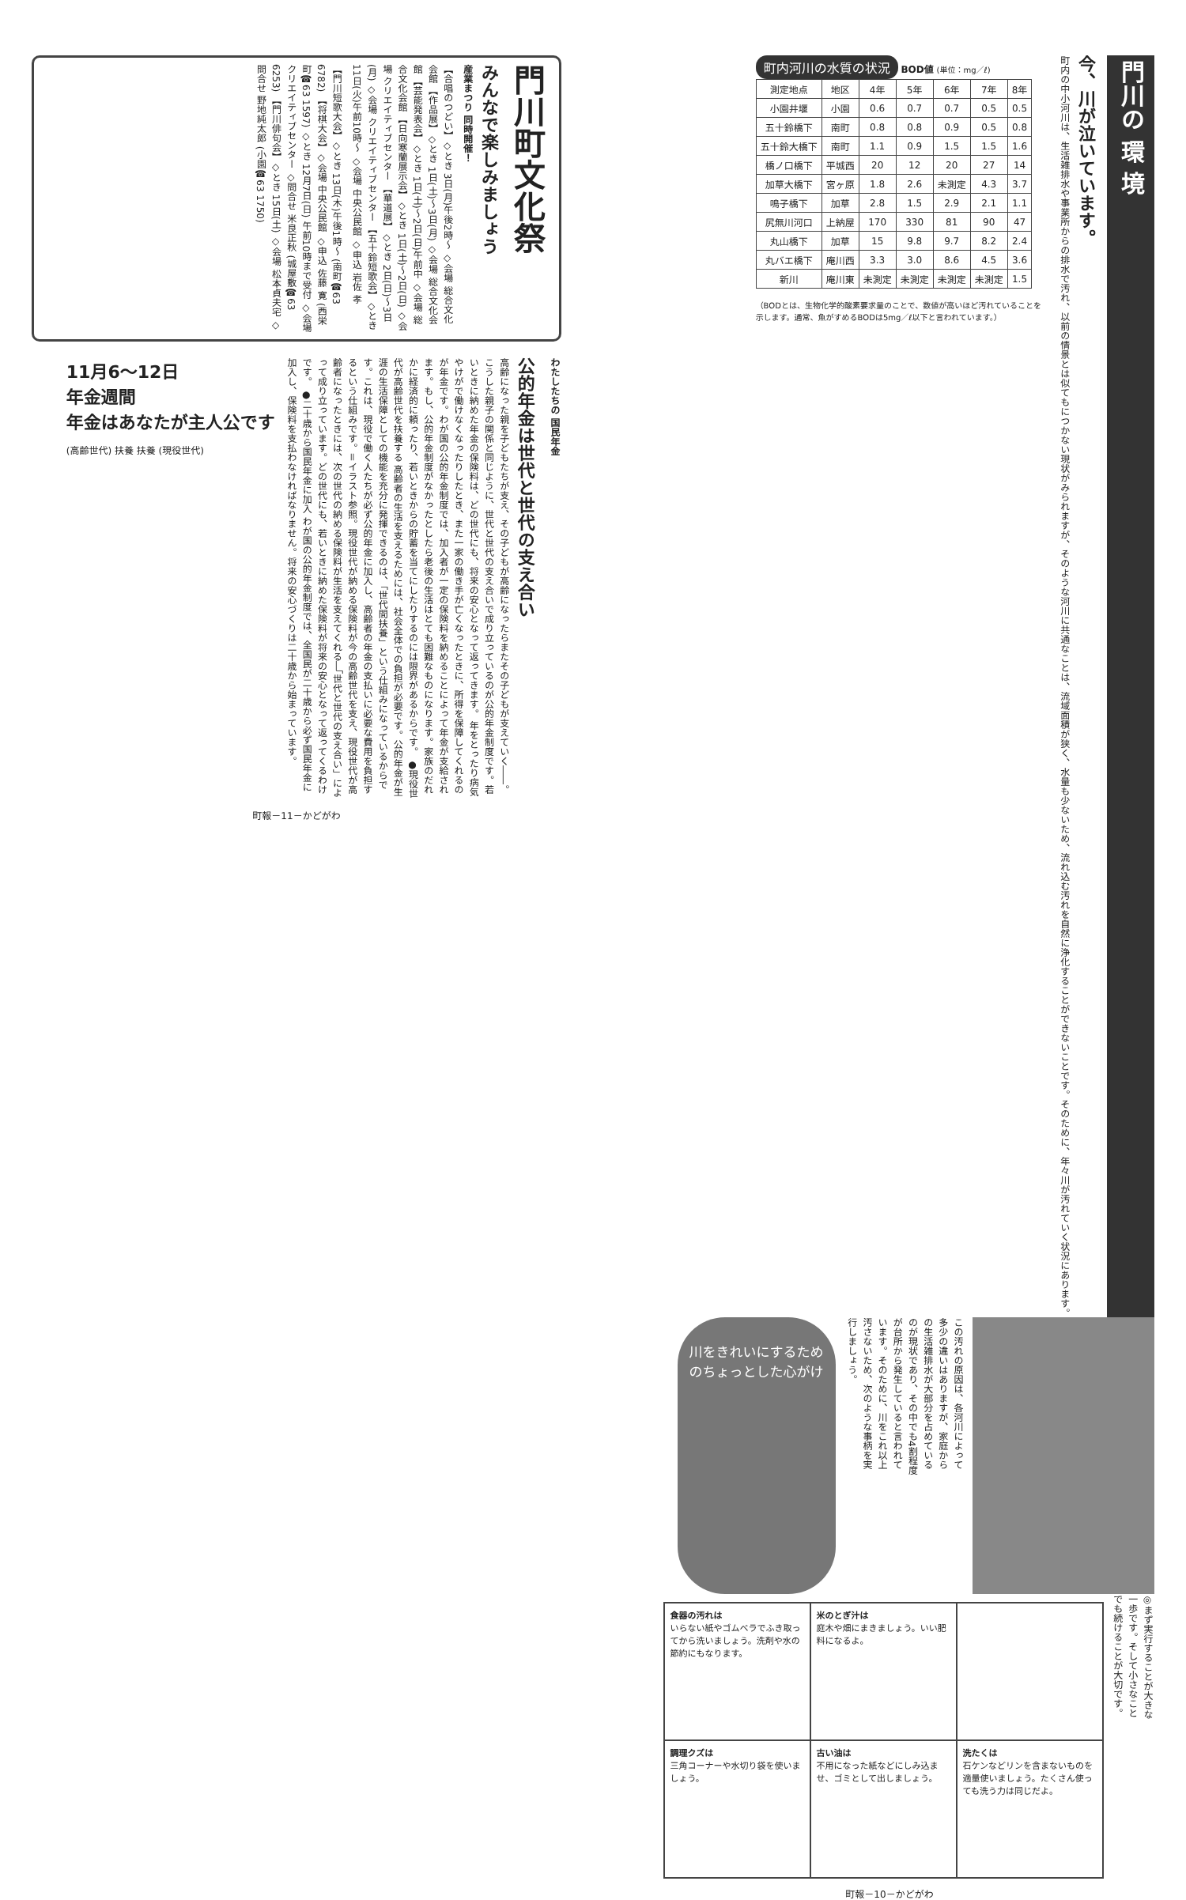門川町文化祭
みんなで楽しみましょう
産業まつり 同時開催！
【合唱のつどい】◇とき 3日(月)午後2時～ ◇会場 総合文化会館 【作品展】◇とき 1日(土)～3日(月) ◇会場 総合文化会館 【芸能発表会】◇とき 1日(土)～2日(日)午前中 ◇会場 総合文化会館 【日向寒蘭展示会】◇とき 1日(土)～2日(日) ◇会場 クリエイティブセンター 【華道展】◇とき 2日(日)～3日(月) ◇会場 クリエイティブセンター 【五十鈴短歌会】◇とき 11日(火)午前10時～ ◇会場 中央公民館 ◇申込 岩佐 孝
【門川短歌大会】◇とき 13日(木)午後1時～ (南町☎63 6782) 【将棋大会】◇会場 中央公民館 ◇申込 佐藤 寛 (西栄町☎63 1597) ◇とき 12月7日(日) 午前10時まで受付 ◇会場 クリエイティブセンター ◇問合せ 米良正秋 (城屋敷☎63 6253) 【門川俳句会】◇とき 15日(土) ◇会場 松本貞夫宅 ◇問合せ 野地純太郎 (小園☎63 1750)
わたしたちの 国民年金
公的年金は世代と世代の支え合い
高齢になった親を子どもたちが支え、その子どもが高齢になったらまたその子どもが支えていく――。こうした親子の関係と同じように、世代と世代の支え合いで成り立っているのが公的年金制度です。若いときに納めた年金の保険料は、どの世代にも、将来の安心となって返ってきます。 年をとったり病気やけがで働けなくなったりしたとき、また一家の働き手が亡くなったときに、所得を保障してくれるのが年金です。わが国の公的年金制度では、加入者が一定の保険料を納めることによって年金が支給されます。もし、公的年金制度がなかったとしたら老後の生活はとても困難なものになります。家族のだれかに経済的に頼ったり、若いときからの貯蓄を当てにしたりするのには限界があるからです。 ●現役世代が高齢世代を扶養する 高齢者の生活を支えるためには、社会全体での負担が必要です。公的年金が生涯の生活保障としての機能を充分に発揮できるのは、「世代間扶養」という仕組みになっているからです。これは、現役で働く人たちが必ず公的年金に加入し、高齢者の年金の支払いに必要な費用を負担するという仕組みです。＝イラスト参照。現役世代が納める保険料が今の高齢世代を支え、現役世代が高齢者になったときには、次の世代の納める保険料が生活を支えてくれる―「世代と世代の支え合い」によって成り立っています。どの世代にも、若いときに納めた保険料が将来の安心となって返ってくるわけです。 ●二十歳から国民年金に加入 わが国の公的年金制度では、全国民が二十歳から必ず国民年金に加入し、保険料を支払わなければなりません。将来の安心づくりは二十歳から始まっています。
11月6～12日
年金週間
年金はあなたが主人公です
(高齢世代) 扶養 扶養 (現役世代)
町報－11－かどがわ
門川の 環 境
今、川が泣いています。
町内の中小河川は、生活雑排水や事業所からの排水で汚れ、以前の情景とは似てもにつかない現状がみられますが、そのような河川に共通なことは、流域面積が狭く、水量も少ないため、流れ込む汚れを自然に浄化することができないことです。そのために、年々川が汚れていく状況にあります。
町内河川の水質の状況 BOD値 (単位：mg／ℓ)
| 測定地点 | 地区 | 4年 | 5年 | 6年 | 7年 | 8年 |
| --- | --- | --- | --- | --- | --- | --- |
| 小園井堰 | 小園 | 0.6 | 0.7 | 0.7 | 0.5 | 0.5 |
| 五十鈴橋下 | 南町 | 0.8 | 0.8 | 0.9 | 0.5 | 0.8 |
| 五十鈴大橋下 | 南町 | 1.1 | 0.9 | 1.5 | 1.5 | 1.6 |
| 橋ノ口橋下 | 平城西 | 20 | 12 | 20 | 27 | 14 |
| 加草大橋下 | 宮ヶ原 | 1.8 | 2.6 | 未測定 | 4.3 | 3.7 |
| 鳴子橋下 | 加草 | 2.8 | 1.5 | 2.9 | 2.1 | 1.1 |
| 尻無川河口 | 上納屋 | 170 | 330 | 81 | 90 | 47 |
| 丸山橋下 | 加草 | 15 | 9.8 | 9.7 | 8.2 | 2.4 |
| 丸バエ橋下 | 庵川西 | 3.3 | 3.0 | 8.6 | 4.5 | 3.6 |
| 新川 | 庵川東 | 未測定 | 未測定 | 未測定 | 未測定 | 1.5 |
（BODとは、生物化学的酸素要求量のことで、数値が高いほど汚れていることを示します。通常、魚がすめるBODは5mg／ℓ以下と言われています。）
この汚れの原因は、各河川によって多少の違いはありますが、家庭からの生活雑排水が大部分を占めているのが現状であり、その中でも4割程度が台所から発生していると言われています。そのために、川をこれ以上汚さないため、次のような事柄を実行しましょう。
川をきれいにするためのちょっとした心がけ
◎まず実行することが大きな一歩です。そして小さなことでも続けることが大切です。
食器の汚れは
いらない紙やゴムベラでふき取ってから洗いましょう。洗剤や水の節約にもなります。
米のとぎ汁は
庭木や畑にまきましょう。いい肥料になるよ。
調理クズは
三角コーナーや水切り袋を使いましょう。
古い油は
不用になった紙などにしみ込ませ、ゴミとして出しましょう。
洗たくは
石ケンなどリンを含まないものを適量使いましょう。たくさん使っても洗う力は同じだよ。
町報－10－かどがわ